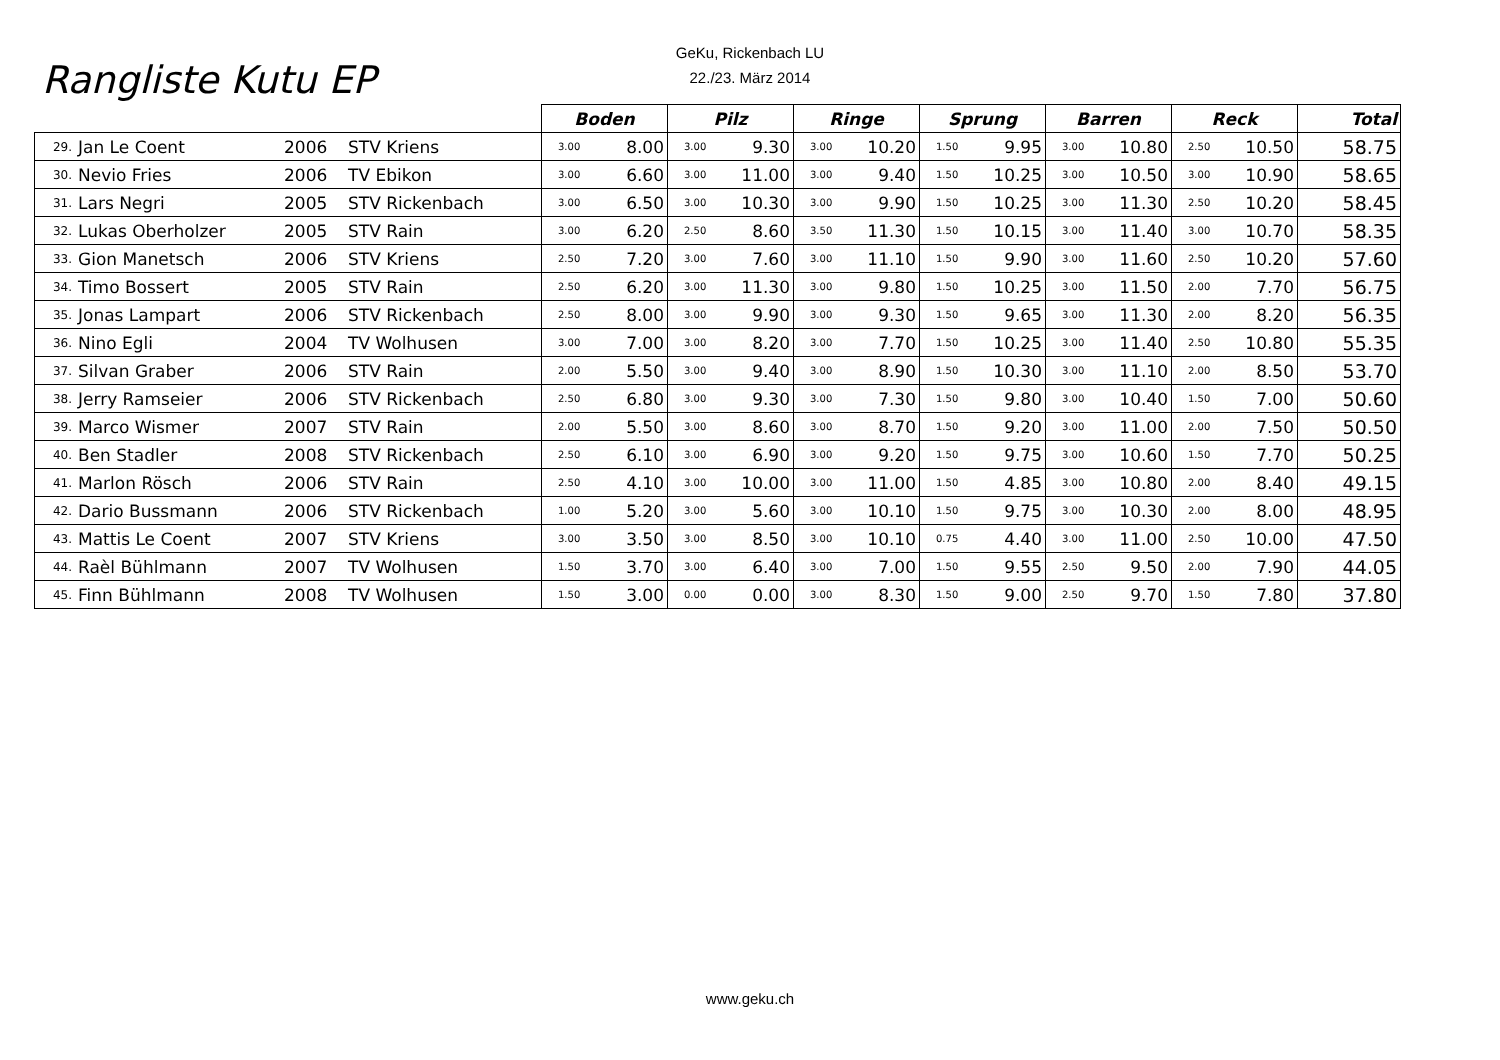GeKu, Rickenbach LU
22./23. März 2014
Rangliste Kutu EP
| | | | | Boden | | Pilz | | Ringe | | Sprung | | Barren | | Reck | | Total |
| --- | --- | --- | --- | --- | --- | --- | --- | --- | --- | --- | --- | --- | --- | --- | --- | --- |
| 29. | Jan Le Coent | 2006 | STV Kriens | 3.00 | 8.00 | 3.00 | 9.30 | 3.00 | 10.20 | 1.50 | 9.95 | 3.00 | 10.80 | 2.50 | 10.50 | 58.75 |
| 30. | Nevio Fries | 2006 | TV Ebikon | 3.00 | 6.60 | 3.00 | 11.00 | 3.00 | 9.40 | 1.50 | 10.25 | 3.00 | 10.50 | 3.00 | 10.90 | 58.65 |
| 31. | Lars Negri | 2005 | STV Rickenbach | 3.00 | 6.50 | 3.00 | 10.30 | 3.00 | 9.90 | 1.50 | 10.25 | 3.00 | 11.30 | 2.50 | 10.20 | 58.45 |
| 32. | Lukas Oberholzer | 2005 | STV Rain | 3.00 | 6.20 | 2.50 | 8.60 | 3.50 | 11.30 | 1.50 | 10.15 | 3.00 | 11.40 | 3.00 | 10.70 | 58.35 |
| 33. | Gion Manetsch | 2006 | STV Kriens | 2.50 | 7.20 | 3.00 | 7.60 | 3.00 | 11.10 | 1.50 | 9.90 | 3.00 | 11.60 | 2.50 | 10.20 | 57.60 |
| 34. | Timo Bossert | 2005 | STV Rain | 2.50 | 6.20 | 3.00 | 11.30 | 3.00 | 9.80 | 1.50 | 10.25 | 3.00 | 11.50 | 2.00 | 7.70 | 56.75 |
| 35. | Jonas Lampart | 2006 | STV Rickenbach | 2.50 | 8.00 | 3.00 | 9.90 | 3.00 | 9.30 | 1.50 | 9.65 | 3.00 | 11.30 | 2.00 | 8.20 | 56.35 |
| 36. | Nino Egli | 2004 | TV Wolhusen | 3.00 | 7.00 | 3.00 | 8.20 | 3.00 | 7.70 | 1.50 | 10.25 | 3.00 | 11.40 | 2.50 | 10.80 | 55.35 |
| 37. | Silvan Graber | 2006 | STV Rain | 2.00 | 5.50 | 3.00 | 9.40 | 3.00 | 8.90 | 1.50 | 10.30 | 3.00 | 11.10 | 2.00 | 8.50 | 53.70 |
| 38. | Jerry Ramseier | 2006 | STV Rickenbach | 2.50 | 6.80 | 3.00 | 9.30 | 3.00 | 7.30 | 1.50 | 9.80 | 3.00 | 10.40 | 1.50 | 7.00 | 50.60 |
| 39. | Marco Wismer | 2007 | STV Rain | 2.00 | 5.50 | 3.00 | 8.60 | 3.00 | 8.70 | 1.50 | 9.20 | 3.00 | 11.00 | 2.00 | 7.50 | 50.50 |
| 40. | Ben Stadler | 2008 | STV Rickenbach | 2.50 | 6.10 | 3.00 | 6.90 | 3.00 | 9.20 | 1.50 | 9.75 | 3.00 | 10.60 | 1.50 | 7.70 | 50.25 |
| 41. | Marlon Rösch | 2006 | STV Rain | 2.50 | 4.10 | 3.00 | 10.00 | 3.00 | 11.00 | 1.50 | 4.85 | 3.00 | 10.80 | 2.00 | 8.40 | 49.15 |
| 42. | Dario Bussmann | 2006 | STV Rickenbach | 1.00 | 5.20 | 3.00 | 5.60 | 3.00 | 10.10 | 1.50 | 9.75 | 3.00 | 10.30 | 2.00 | 8.00 | 48.95 |
| 43. | Mattis Le Coent | 2007 | STV Kriens | 3.00 | 3.50 | 3.00 | 8.50 | 3.00 | 10.10 | 0.75 | 4.40 | 3.00 | 11.00 | 2.50 | 10.00 | 47.50 |
| 44. | Raèl Bühlmann | 2007 | TV Wolhusen | 1.50 | 3.70 | 3.00 | 6.40 | 3.00 | 7.00 | 1.50 | 9.55 | 2.50 | 9.50 | 2.00 | 7.90 | 44.05 |
| 45. | Finn Bühlmann | 2008 | TV Wolhusen | 1.50 | 3.00 | 0.00 | 0.00 | 3.00 | 8.30 | 1.50 | 9.00 | 2.50 | 9.70 | 1.50 | 7.80 | 37.80 |
www.geku.ch